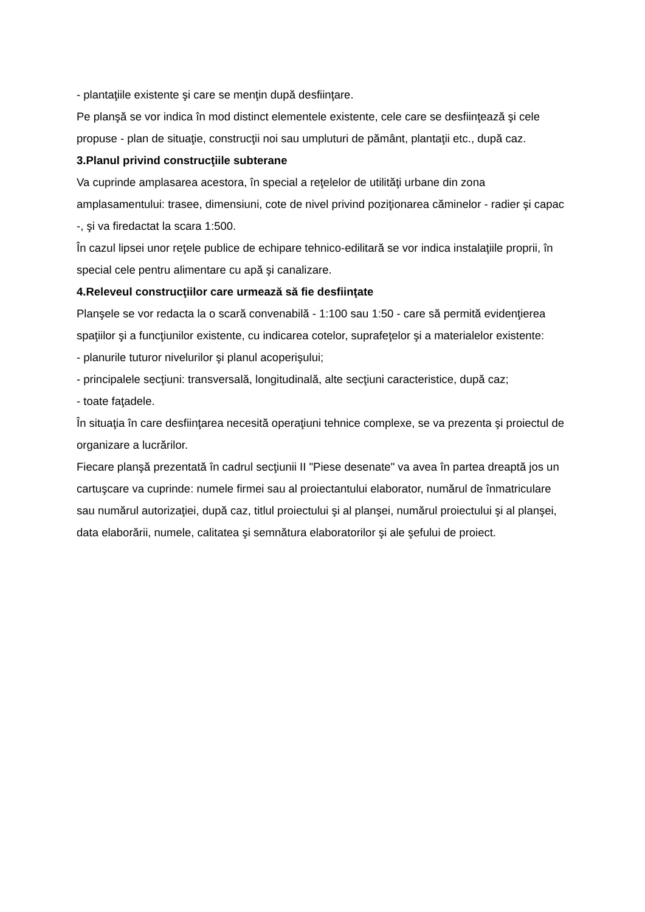- plantaţiile existente şi care se menţin după desfiinţare.
Pe planşă se vor indica în mod distinct elementele existente, cele care se desfiinţează şi cele propuse - plan de situaţie, construcţii noi sau umpluturi de pământ, plantaţii etc., după caz.
3.Planul privind construcţiile subterane
Va cuprinde amplasarea acestora, în special a reţelelor de utilităţi urbane din zona amplasamentului: trasee, dimensiuni, cote de nivel privind poziţionarea căminelor - radier şi capac -, şi va firedactat la scara 1:500.
În cazul lipsei unor reţele publice de echipare tehnico-edilitară se vor indica instalaţiile proprii, în special cele pentru alimentare cu apă şi canalizare.
4.Releveul construcţiilor care urmează să fie desfiinţate
Planşele se vor redacta la o scară convenabilă - 1:100 sau 1:50 - care să permită evidenţierea spaţiilor şi a funcţiunilor existente, cu indicarea cotelor, suprafeţelor şi a materialelor existente:
- planurile tuturor nivelurilor şi planul acoperişului;
- principalele secţiuni: transversală, longitudinală, alte secţiuni caracteristice, după caz;
- toate faţadele.
În situaţia în care desfiinţarea necesită operaţiuni tehnice complexe, se va prezenta şi proiectul de organizare a lucrărilor.
Fiecare planşă prezentată în cadrul secţiunii II "Piese desenate" va avea în partea dreaptă jos un cartuşcare va cuprinde: numele firmei sau al proiectantului elaborator, numărul de înmatriculare sau numărul autorizaţiei, după caz, titlul proiectului şi al planşei, numărul proiectului şi al planşei, data elaborării, numele, calitatea şi semnătura elaboratorilor şi ale şefului de proiect.